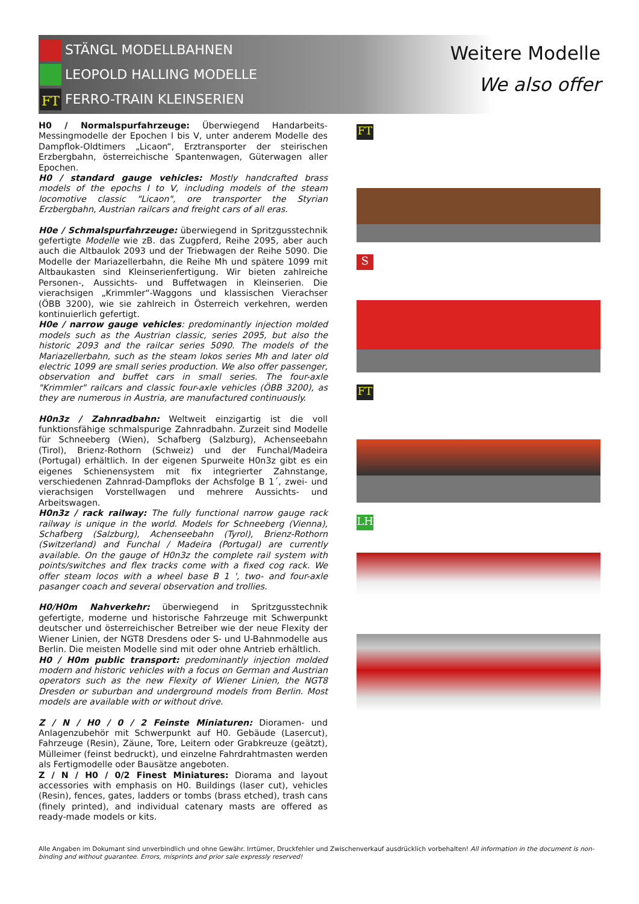STÄNGL MODELLBAHNEN
LEOPOLD HALLING MODELLE
FT FERRO-TRAIN KLEINSERIEN
Weitere Modelle
We also offer
H0 / Normalspurfahrzeuge: Überwiegend Handarbeits-Messingmodelle der Epochen I bis V, unter anderem Modelle des Dampflok-Oldtimers „Licaon“, Erztransporter der steirischen Erzbergbahn, österreichische Spantenwagen, Güterwagen aller Epochen.
H0 / standard gauge vehicles: Mostly handcrafted brass models of the epochs I to V, including models of the steam locomotive classic "Licaon", ore transporter the Styrian Erzbergbahn, Austrian railcars and freight cars of all eras.
H0e / Schmalspurfahrzeuge: überwiegend in Spritzgusstechnik gefertigte Modelle wie zB. das Zugpferd, Reihe 2095, aber auch auch die Altbaulok 2093 und der Triebwagen der Reihe 5090. Die Modelle der Mariazellerbahn, die Reihe Mh und spätere 1099 mit Altbaukasten sind Kleinserienfertigung. Wir bieten zahlreiche Personen-, Aussichts- und Buffetwagen in Kleinserien. Die vierachsigen „Krimmler“-Waggons und klassischen Vierachser (ÖBB 3200), wie sie zahlreich in Österreich verkehren, werden kontinuierlich gefertigt.
H0e / narrow gauge vehicles: predominantly injection molded models such as the Austrian classic, series 2095, but also the historic 2093 and the railcar series 5090. The models of the Mariazellerbahn, such as the steam lokos series Mh and later old electric 1099 are small series production. We also offer passenger, observation and buffet cars in small series. The four-axle "Krimmler" railcars and classic four-axle vehicles (ÖBB 3200), as they are numerous in Austria, are manufactured continuously.
H0n3z / Zahnradbahn: Weltweit einzigartig ist die voll funktionsfähige schmalspurige Zahnradbahn. Zurzeit sind Modelle für Schneeberg (Wien), Schafberg (Salzburg), Achenseebahn (Tirol), Brienz-Rothorn (Schweiz) und der Funchal/Madeira (Portugal) erhältlich. In der eigenen Spurweite H0n3z gibt es ein eigenes Schienensystem mit fix integrierter Zahnstange, verschiedenen Zahnrad-Dampfloks der Achsfolge B 1´, zwei- und vierachsigen Vorstellwagen und mehrere Aussichts- und Arbeitswagen.
H0n3z / rack railway: The fully functional narrow gauge rack railway is unique in the world. Models for Schneeberg (Vienna), Schafberg (Salzburg), Achenseebahn (Tyrol), Brienz-Rothorn (Switzerland) and Funchal / Madeira (Portugal) are currently available. On the gauge of H0n3z the complete rail system with points/switches and flex tracks come with a fixed cog rack. We offer steam locos with a wheel base B 1 ', two- and four-axle pasanger coach and several observation and trollies.
H0/H0m Nahverkehr: überwiegend in Spritzgusstechnik gefertigte, moderne und historische Fahrzeuge mit Schwerpunkt deutscher und österreichischer Betreiber wie der neue Flexity der Wiener Linien, der NGT8 Dresdens oder S- und U-Bahnmodelle aus Berlin. Die meisten Modelle sind mit oder ohne Antrieb erhältlich.
H0 / H0m public transport: predominantly injection molded modern and historic vehicles with a focus on German and Austrian operators such as the new Flexity of Wiener Linien, the NGT8 Dresden or suburban and underground models from Berlin. Most models are available with or without drive.
Z / N / H0 / 0 / 2 Feinste Miniaturen: Dioramen- und Anlagenzubehör mit Schwerpunkt auf H0. Gebäude (Lasercut), Fahrzeuge (Resin), Zäune, Tore, Leitern oder Grabkreuze (geätzt), Mülleimer (feinst bedruckt), und einzelne Fahrdrahtmasten werden als Fertigmodelle oder Bausätze angeboten.
Z / N / H0 / 0/2 Finest Miniatures: Diorama and layout accessories with emphasis on H0. Buildings (laser cut), vehicles (Resin), fences, gates, ladders or tombs (brass etched), trash cans (finely printed), and individual catenary masts are offered as ready-made models or kits.
FT
S
FT
LH
Alle Angaben im Dokumant sind unverbindlich und ohne Gewähr. Irrtümer, Druckfehler und Zwischenverkauf ausdrücklich vorbehalten! All information in the document is non-binding and without guarantee. Errors, misprints and prior sale expressly reserved!